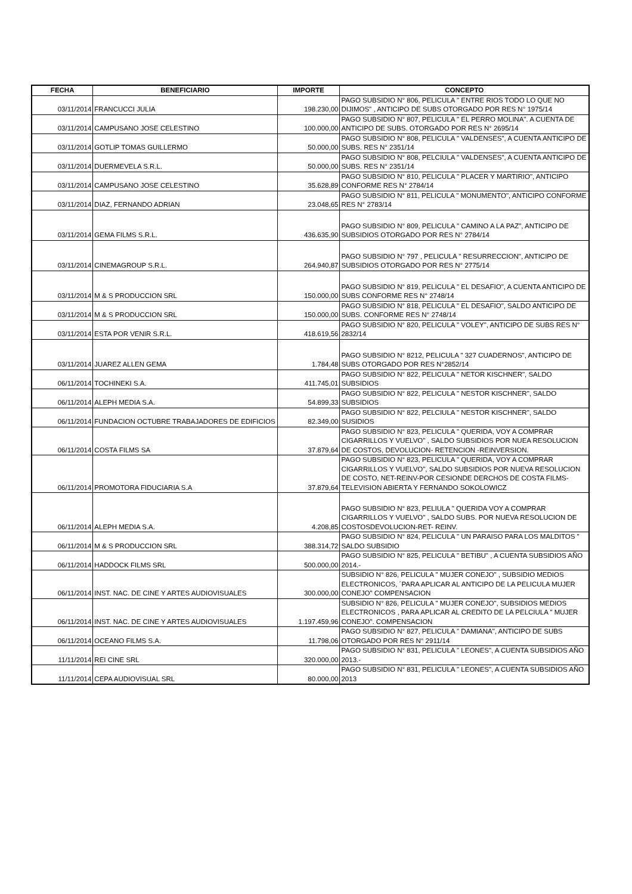| FECHA | BENEFICIARIO | IMPORTE | CONCEPTO |
| --- | --- | --- | --- |
| 03/11/2014 | FRANCUCCI JULIA | 198.230,00 | PAGO SUBSIDIO N° 806, PELICULA " ENTRE RIOS TODO LO QUE NO DIJIMOS" , ANTICIPO DE SUBS OTORGADO POR RES N° 1975/14 |
| 03/11/2014 | CAMPUSANO JOSE CELESTINO | 100.000,00 | PAGO SUBSIDIO N° 807, PELICULA " EL PERRO MOLINA". A CUENTA DE ANTICIPO DE SUBS. OTORGADO POR RES N° 2695/14 |
| 03/11/2014 | GOTLIP TOMAS GUILLERMO | 50.000,00 | PAGO SUBSIDIO N° 808, PELICULA " VALDENSES", A CUENTA ANTICIPO DE SUBS. RES N° 2351/14 |
| 03/11/2014 | DUERMEVELA S.R.L. | 50.000,00 | PAGO SUBSIDIO N° 808, PELCIULA " VALDENSES", A CUENTA ANTICIPO DE SUBS. RES N° 2351/14 |
| 03/11/2014 | CAMPUSANO JOSE CELESTINO | 35.628,89 | PAGO SUBSIDIO N° 810, PELICULA " PLACER Y MARTIRIO", ANTICIPO CONFORME RES N° 2784/14 |
| 03/11/2014 | DIAZ, FERNANDO ADRIAN | 23.048,65 | PAGO SUBSIDIO N° 811, PELICULA " MONUMENTO", ANTICIPO CONFORME RES N° 2783/14 |
| 03/11/2014 | GEMA FILMS S.R.L. | 436.635,90 | PAGO SUBSIDIO N° 809, PELICULA " CAMINO A LA PAZ", ANTICIPO DE SUBSIDIOS OTORGADO POR RES N° 2784/14 |
| 03/11/2014 | CINEMAGROUP S.R.L. | 264.940,87 | PAGO SUBSIDIO N° 797 , PELICULA " RESURRECCION", ANTICIPO DE SUBSIDIOS OTORGADO POR RES N° 2775/14 |
| 03/11/2014 | M & S PRODUCCION SRL | 150.000,00 | PAGO SUBSIDIO N° 819, PELICULA " EL DESAFIO", A CUENTA ANTICIPO DE SUBS CONFORME RES N° 2748/14 |
| 03/11/2014 | M & S PRODUCCION SRL | 150.000,00 | PAGO SUBSIDIO N° 818, PELICULA " EL DESAFIO", SALDO ANTICIPO DE SUBS. CONFORME RES N° 2748/14 |
| 03/11/2014 | ESTA POR VENIR S.R.L. | 418.619,56 | PAGO SUBSIDIO N° 820, PELICULA " VOLEY", ANTICIPO DE SUBS RES N° 2832/14 |
| 03/11/2014 | JUAREZ ALLEN GEMA | 1.784,48 | PAGO SUBSIDIO N° 8212, PELICULA " 327 CUADERNOS", ANTICIPO DE SUBS OTORGADO POR RES N°2852/14 |
| 06/11/2014 | TOCHINEKI S.A. | 411.745,01 | PAGO SUBSIDIO N° 822, PELICULA " NETOR KISCHNER", SALDO SUBSIDIOS |
| 06/11/2014 | ALEPH MEDIA S.A. | 54.899,33 | PAGO SUBSIDIO N° 822, PELICULA " NESTOR KISCHNER", SALDO SUBSIDIOS |
| 06/11/2014 | FUNDACION OCTUBRE TRABAJADORES DE EDIFICIOS | 82.349,00 | PAGO SUBSIDIO N° 822, PELCIULA " NESTOR KISCHNER", SALDO SUSIDIOS |
| 06/11/2014 | COSTA FILMS SA | 37.879,64 | PAGO SUBSIDIO N° 823, PELICULA " QUERIDA, VOY A COMPRAR CIGARRILLOS Y VUELVO" , SALDO SUBSIDIOS POR NUEA RESOLUCION DE COSTOS, DEVOLUCION- RETENCION -REINVERSION. |
| 06/11/2014 | PROMOTORA FIDUCIARIA S.A | 37.879,64 | PAGO SUBSIDIO N° 823, PELICULA " QUERIDA, VOY A COMPRAR CIGARRILLOS Y VUELVO", SALDO SUBSIDIOS POR NUEVA RESOLUCION DE COSTO, NET-REINV-POR CESIONDE DERCHOS DE COSTA FILMS-TELEVISION ABIERTA Y FERNANDO SOKOLOWICZ |
| 06/11/2014 | ALEPH MEDIA S.A. | 4.208,85 | PAGO SUBSIDIO N° 823, PELIULA " QUERIDA VOY A COMPRAR CIGARRILLOS Y VUELVO" , SALDO SUBS. POR NUEVA RESOLUCION DE COSTOSDEVOLUCION-RET- REINV. |
| 06/11/2014 | M & S PRODUCCION SRL | 388.314,72 | PAGO SUBSIDIO N° 824, PELICULA " UN PARAISO PARA LOS MALDITOS " SALDO SUBSIDIO |
| 06/11/2014 | HADDOCK FILMS SRL | 500.000,00 | PAGO SUBSIDIO N° 825, PELICULA " BETIBU" , A CUENTA SUBSIDIOS AÑO 2014.- |
| 06/11/2014 | INST. NAC. DE CINE Y ARTES AUDIOVISUALES | 300.000,00 | SUBSIDIO N° 826, PELICULA " MUJER CONEJO" , SUBSIDIO MEDIOS ELECTRONICOS, ´PARA APLICAR AL ANTICIPO DE LA PELICULA MUJER CONEJO" COMPENSACION |
| 06/11/2014 | INST. NAC. DE CINE Y ARTES AUDIOVISUALES | 1.197.459,96 | SUBSIDIO N° 826, PELICULA " MUJER CONEJO", SUBSIDIOS MEDIOS ELECTRONICOS , PARA APLICAR AL CREDITO DE LA PELCIULA " MUJER CONEJO". COMPENSACION |
| 06/11/2014 | OCEANO FILMS S.A. | 11.798,06 | PAGO SUBSIDIO N° 827, PELICULA " DAMIANA", ANTICIPO DE SUBS OTORGADO POR RES N° 2911/14 |
| 11/11/2014 | REI CINE SRL | 320.000,00 | PAGO SUBSIDIO N° 831, PELICULA " LEONES", A CUENTA SUBSIDIOS AÑO 2013.- |
| 11/11/2014 | CEPA AUDIOVISUAL SRL | 80.000,00 | PAGO SUBSIDIO N° 831, PELICULA " LEONES", A CUENTA SUBSIDIOS AÑO 2013 |